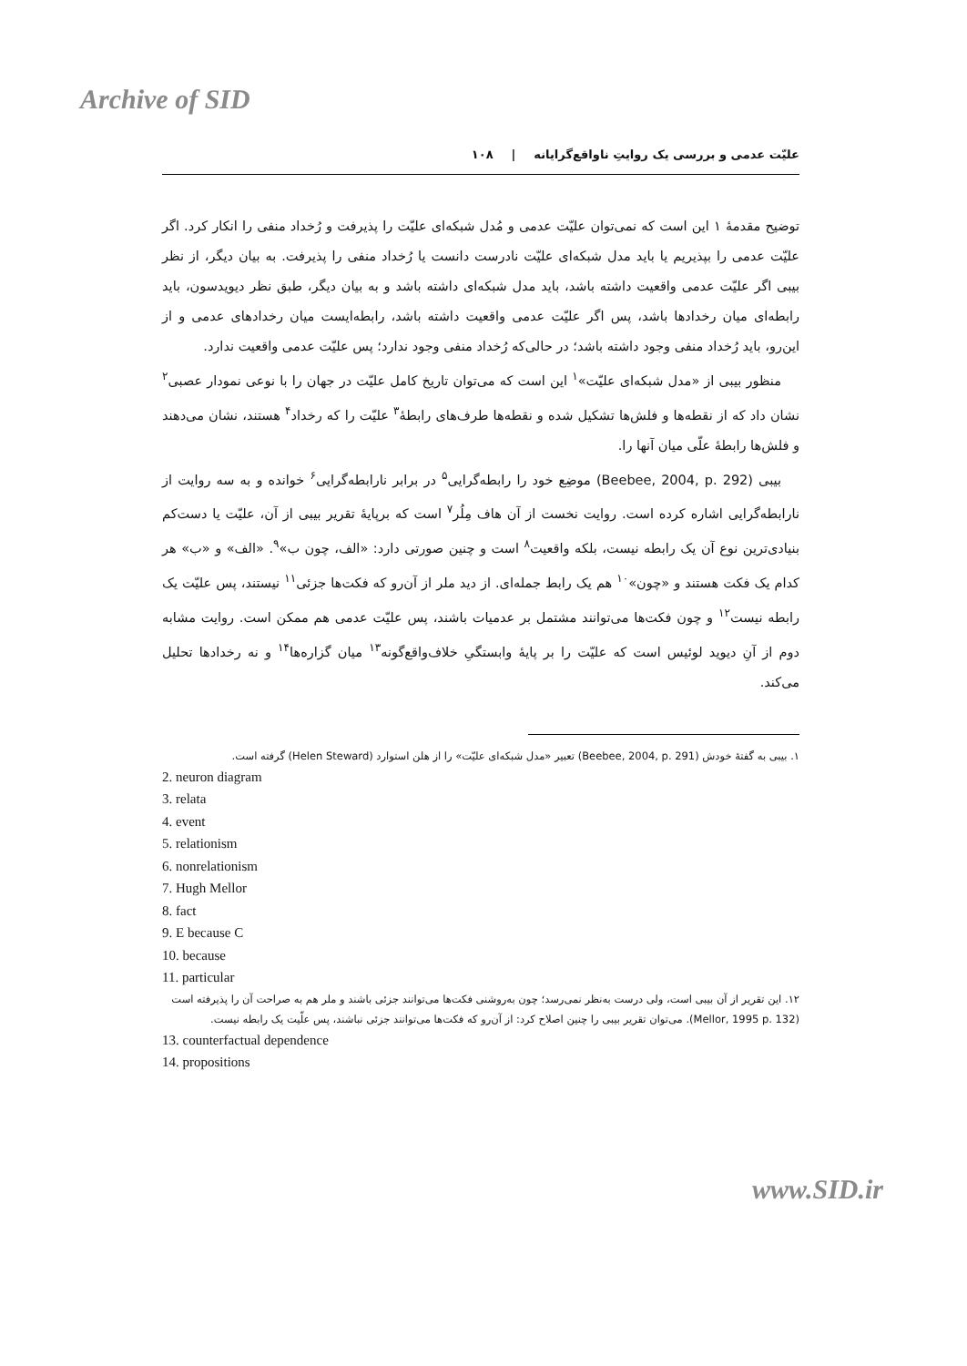Archive of SID
علیّت عدمی و بررسی یک روایتِ ناواقع‌گرایانه | ۱۰۸
توضیح مقدمهٔ ۱ این است که نمی‌توان علیّت عدمی و مُدل شبکه‌ای علیّت را پذیرفت و رُخداد منفی را انکار کرد. اگر علیّت عدمی را بپذیریم یا باید مدل شبکه‌ای علیّت نادرست دانست یا رُخداد منفی را پذیرفت. به بیان دیگر، از نظر بیبی اگر علیّت عدمی واقعیت داشته باشد، باید مدل شبکه‌ای داشته باشد و به بیان دیگر، طبق نظر دیویدسون، باید رابطه‌ای میان رخدادها باشد، پس اگر علیّت عدمی واقعیت داشته باشد، رابطه‌ایست میان رخدادهای عدمی و از این‌رو، باید رُخداد منفی وجود داشته باشد؛ در حالی‌که رُخداد منفی وجود ندارد؛ پس علیّت عدمی واقعیت ندارد.
منظور بیبی از «مدل شبکه‌ای علیّت»<sup>۱</sup> این است که می‌توان تاریخ کامل علیّت در جهان را با نوعی نمودار عصبی<sup>۲</sup> نشان داد که از نقطه‌ها و فلش‌ها تشکیل شده و نقطه‌ها طرف‌های رابطهٔ<sup>۳</sup> علیّت را که رخداد<sup>۴</sup> هستند، نشان می‌دهند و فلش‌ها رابطهٔ علّی میان آنها را.
بیبی (Beebee, 2004, p. 292) موضِع خود را رابطه‌گرایی<sup>۵</sup> در برابر نارابطه‌گرایی<sup>۶</sup> خوانده و به سه روایت از نارابطه‌گرایی اشاره کرده است. روایت نخست از آن هاف مِلُر<sup>۷</sup> است که برپایهٔ تقریر بیبی از آن، علیّت یا دست‌کم بنیادی‌ترین نوع آن یک رابطه نیست، بلکه واقعیت<sup>۸</sup> است و چنین صورتی دارد: «الف، چون ب»<sup>۹</sup>. «الف» و «ب» هر کدام یک فکت هستند و «چون»<sup>۱۰</sup> هم یک رابط جمله‌ای. از دید ملر از آن‌رو که فکت‌ها جزئی<sup>۱۱</sup> نیستند، پس علیّت یک رابطه نیست<sup>۱۲</sup> و چون فکت‌ها می‌توانند مشتمل بر عدمیات باشند، پس علیّت عدمی هم ممکن است. روایت مشابه دوم از آنِ دیوید لوئیس است که علیّت را بر پایهٔ وابستگیِ خلاف‌واقع‌گونه<sup>۱۳</sup> میان گزاره‌ها<sup>۱۴</sup> و نه رخدادها تحلیل می‌کند.
۱. بیبی به گفتهٔ خودش (Beebee, 2004, p. 291) تعبیر «مدل شبکه‌ای علیّت» را از هلن استوارد (Helen Steward) گرفته است.
2. neuron diagram
3. relata
4. event
5. relationism
6. nonrelationism
7. Hugh Mellor
8. fact
9. E because C
10. because
11. particular
۱۲. این تقریر از آن بیبی است، ولی درست به‌نظر نمی‌رسد؛ چون به‌روشنی فکت‌ها می‌توانند جزئی باشند و ملر هم به صراحت آن را پذیرفته است (Mellor, 1995 p. 132). می‌توان تقریر بیبی را چنین اصلاح کرد: از آن‌رو که فکت‌ها می‌توانند جزئی نباشند، پس علّیت یک رابطه نیست.
13. counterfactual dependence
14. propositions
www.SID.ir